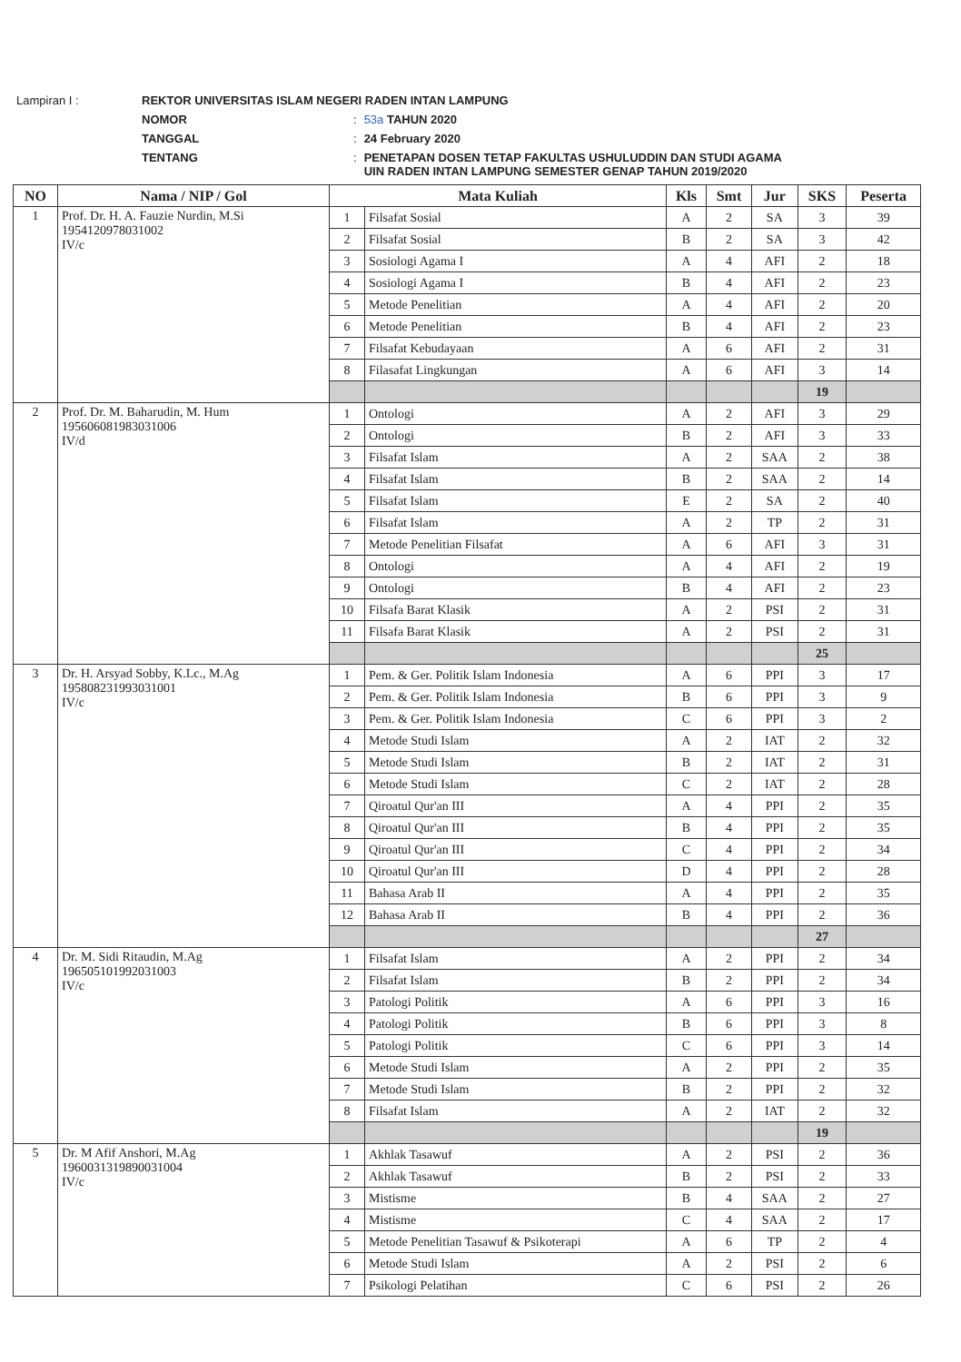| Lampiran I : | REKTOR UNIVERSITAS ISLAM NEGERI RADEN INTAN LAMPUNG | | |
| | NOMOR | : | 53a TAHUN 2020 |
| | TANGGAL | : | 24 February 2020 |
| | TENTANG | : | PENETAPAN DOSEN TETAP FAKULTAS USHULUDDIN DAN STUDI AGAMA UIN RADEN INTAN LAMPUNG SEMESTER GENAP TAHUN 2019/2020 |
| NO | Nama / NIP / Gol | Mata Kuliah | | Kls | Smt | Jur | SKS | Peserta |
| --- | --- | --- | --- | --- | --- | --- | --- | --- |
| 1 | Prof. Dr. H. A. Fauzie Nurdin, M.Si 195412097803100​2 IV/c | 1 | Filsafat Sosial | A | 2 | SA | 3 | 39 |
| | | 2 | Filsafat Sosial | B | 2 | SA | 3 | 42 |
| | | 3 | Sosiologi Agama I | A | 4 | AFI | 2 | 18 |
| | | 4 | Sosiologi Agama I | B | 4 | AFI | 2 | 23 |
| | | 5 | Metode Penelitian | A | 4 | AFI | 2 | 20 |
| | | 6 | Metode Penelitian | B | 4 | AFI | 2 | 23 |
| | | 7 | Filsafat Kebudayaan | A | 6 | AFI | 2 | 31 |
| | | 8 | Filasafat Lingkungan | A | 6 | AFI | 3 | 14 |
| | | | | | | | 19 | |
| 2 | Prof. Dr. M. Baharudin, M. Hum 195606081983031006 IV/d | 1 | Ontologi | A | 2 | AFI | 3 | 29 |
| | | 2 | Ontologi | B | 2 | AFI | 3 | 33 |
| | | 3 | Filsafat Islam | A | 2 | SAA | 2 | 38 |
| | | 4 | Filsafat Islam | B | 2 | SAA | 2 | 14 |
| | | 5 | Filsafat Islam | E | 2 | SA | 2 | 40 |
| | | 6 | Filsafat Islam | A | 2 | TP | 2 | 31 |
| | | 7 | Metode Penelitian Filsafat | A | 6 | AFI | 3 | 31 |
| | | 8 | Ontologi | A | 4 | AFI | 2 | 19 |
| | | 9 | Ontologi | B | 4 | AFI | 2 | 23 |
| | | 10 | Filsafa Barat Klasik | A | 2 | PSI | 2 | 31 |
| | | 11 | Filsafa Barat Klasik | A | 2 | PSI | 2 | 31 |
| | | | | | | | 25 | |
| 3 | Dr. H. Arsyad Sobby, K.Lc., M.Ag 195808231993031001 IV/c | 1 | Pem. & Ger. Politik Islam Indonesia | A | 6 | PPI | 3 | 17 |
| | | 2 | Pem. & Ger. Politik Islam Indonesia | B | 6 | PPI | 3 | 9 |
| | | 3 | Pem. & Ger. Politik Islam Indonesia | C | 6 | PPI | 3 | 2 |
| | | 4 | Metode Studi Islam | A | 2 | IAT | 2 | 32 |
| | | 5 | Metode Studi Islam | B | 2 | IAT | 2 | 31 |
| | | 6 | Metode Studi Islam | C | 2 | IAT | 2 | 28 |
| | | 7 | Qiroatul Qur'an III | A | 4 | PPI | 2 | 35 |
| | | 8 | Qiroatul Qur'an III | B | 4 | PPI | 2 | 35 |
| | | 9 | Qiroatul Qur'an III | C | 4 | PPI | 2 | 34 |
| | | 10 | Qiroatul Qur'an III | D | 4 | PPI | 2 | 28 |
| | | 11 | Bahasa Arab II | A | 4 | PPI | 2 | 35 |
| | | 12 | Bahasa Arab II | B | 4 | PPI | 2 | 36 |
| | | | | | | | 27 | |
| 4 | Dr. M. Sidi Ritaudin, M.Ag 196505101992031003 IV/c | 1 | Filsafat Islam | A | 2 | PPI | 2 | 34 |
| | | 2 | Filsafat Islam | B | 2 | PPI | 2 | 34 |
| | | 3 | Patologi Politik | A | 6 | PPI | 3 | 16 |
| | | 4 | Patologi Politik | B | 6 | PPI | 3 | 8 |
| | | 5 | Patologi Politik | C | 6 | PPI | 3 | 14 |
| | | 6 | Metode Studi Islam | A | 2 | PPI | 2 | 35 |
| | | 7 | Metode Studi Islam | B | 2 | PPI | 2 | 32 |
| | | 8 | Filsafat Islam | A | 2 | IAT | 2 | 32 |
| | | | | | | | 19 | |
| 5 | Dr. M Afif Anshori, M.Ag 196003131989003100​4 IV/c | 1 | Akhlak Tasawuf | A | 2 | PSI | 2 | 36 |
| | | 2 | Akhlak Tasawuf | B | 2 | PSI | 2 | 33 |
| | | 3 | Mistisme | B | 4 | SAA | 2 | 27 |
| | | 4 | Mistisme | C | 4 | SAA | 2 | 17 |
| | | 5 | Metode Penelitian Tasawuf & Psikoterapi | A | 6 | TP | 2 | 4 |
| | | 6 | Metode Studi Islam | A | 2 | PSI | 2 | 6 |
| | | 7 | Psikologi Pelatihan | C | 6 | PSI | 2 | 26 |